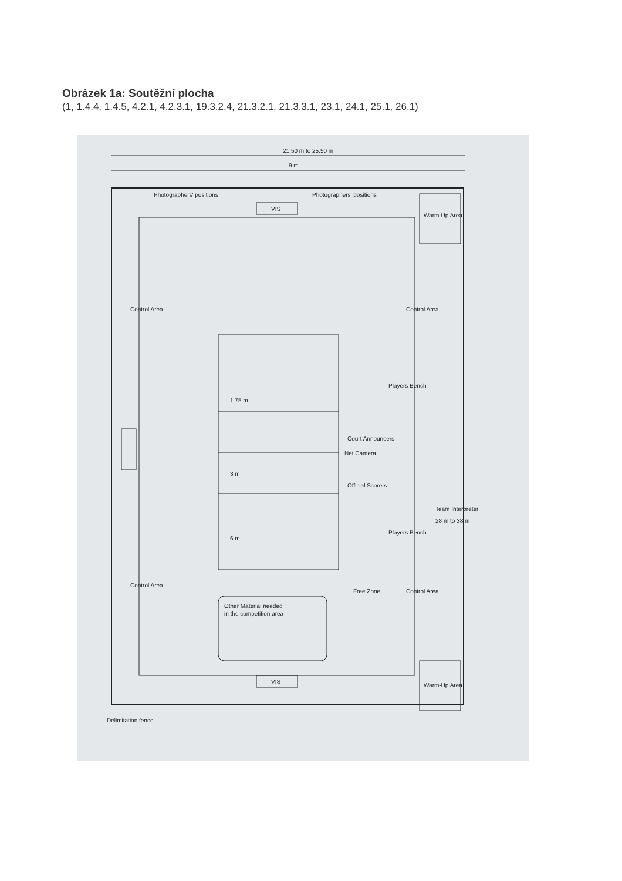Obrázek 1a: Soutěžní plocha
(1, 1.4.4, 1.4.5, 4.2.1, 4.2.3.1, 19.3.2.4, 21.3.2.1, 21.3.3.1, 23.1, 24.1, 25.1, 26.1)
VIS
VIS
Other Material needed
in the competition area
Free Zone
Warm-Up Area
Warm-Up Area
Control Area
Control Area
Control Area
Control Area
21.50 m to 25.50 m
9 m
Net Camera
1.75 m
3 m
6 m
Court Announcers
Official Scorers
Players Bench
Players Bench
Team Interpreter
28 m to 38 m
Delimitation fence
Photographers' positions
Photographers' positions